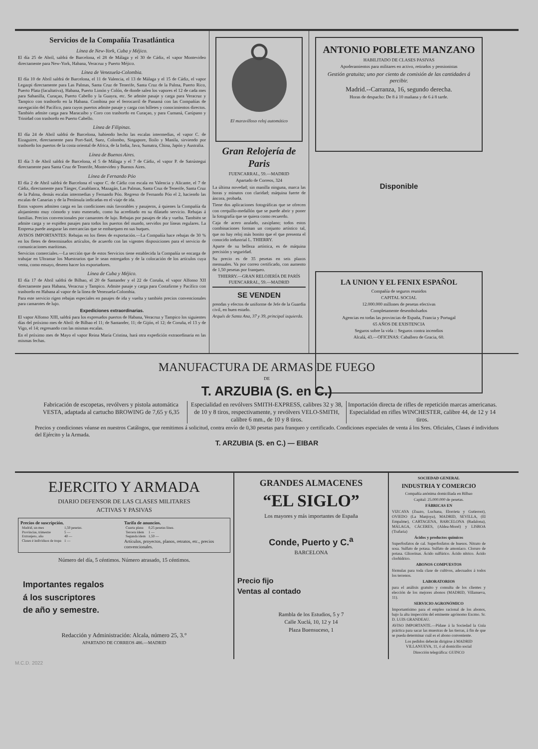Servicios de la Compañía Trasatlántica
Línea de New-York, Cuba y Méjico.
El día 25 de Abril, saldrá de Barcelona, el 28 de Málaga y el 30 de Cádiz, el vapor Montevideo directamente para New-York, Habana, Veracruz y Puerto Méjico.
Línea de Venezuela-Colombia.
El día 10 de Abril saldrá de Barcelona, el 11 de Valencia, el 13 de Málaga y el 15 de Cádiz, el vapor Legazpi directamente para Las Palmas, Santa Cruz de Tenerife, Santa Cruz de la Palma, Puerto Rico, Puerto Plata (facultativa), Habana, Puerto Limón y Colón, de donde salen los vapores el 12 de cada mes para Sabanilla, Curaçao, Puerto Cabello y la Guayra, etc. Se admite pasaje y carga para Veracruz y Tampico con trasbordo en la Habana. Combina por el ferrocarril de Panamá con las Compañías de navegación del Pacífico, para cuyos puertos admite pasaje y carga con billetes y conocimientos directos. También admite carga para Maracaibo y Coro con trasbordo en Curaçao, y para Cumaná, Carúpano y Trinidad con trasbordo en Puerto Cabello.
Línea de Filipinas.
El día 24 de Abril saldrá de Barcelona, habiendo hecho las escalas intermedias, el vapor C. de Eizaguirre, directamente para Port-Said, Suez, Colombo, Singapore, Iloilo y Manila, sirviendo por trasbordo los puertos de la costa oriental de Africa, de la India, Java, Sumatra, China, Japón y Australia.
Línea de Buenos Aires.
El día 3 de Abril saldrá de Barcelona, el 5 de Málaga y el 7 de Cádiz, el vapor P. de Satrústegui directamente para Santa Cruz de Tenerife, Montevideo y Buenos Aires.
Línea de Fernando Póo
El día 2 de Abril saldrá de Barcelona el vapor C. de Cádiz con escala en Valencia y Alicante, el 7 de Cádiz, directamente para Tánger, Casablanca, Mazagán, Las Palmas, Santa Cruz de Tenerife, Santa Cruz de la Palma, demás escalas intermedias y Fernando Póo. Regreso de Fernando Póo el 2, haciendo las escalas de Canarias y de la Península indicadas en el viaje de ida.
Estos vapores admiten carga en las condiciones más favorables y pasajeros, á quienes la Compañía da alojamiento muy cómodo y trato esmerado, como ha acreditado en su dilatado servicio. Rebajas á familias. Precios convencionales por camarotes de lujo. Rebajas por pasajes de ida y vuelta. También se admite carga y se expiden pasajes para todos los puertos del mundo, servidos por líneas regulares. La Empresa puede asegurar las mercancías que se embarquen en sus buques.
AVISOS IMPORTANTES: Rebajas en los fletes de exportación.—La Compañía hace rebajas de 30 % en los fletes de determinados artículos, de acuerdo con las vigentes disposiciones para el servicio de comunicaciones marítimas.
Servicios comerciales.—La sección que de estos Servicios tiene establecida la Compañía se encarga de trabajar en Ultramar los Muestrarios que le sean entregados y de la colocación de los artículos cuya venta, como ensayo, deseen hacer los exportadores.
Línea de Cuba y Méjico.
El día 17 de Abril saldrá de Bilbao, el 20 de Santander y el 22 de Coruña, el vapor Alfonso XII directamente para Habana, Veracruz y Tampico. Admite pasaje y carga para Costafirme y Pacífico con trasbordo en Habana al vapor de la línea de Venezuela-Colombia.
Para este servicio rigen rebajas especiales en pasajes de ida y vuelta y también precios convencionales para camarotes de lujo.
Expediciones extraordinarias.
El vapor Alfonso XIII, saldrá para los expresados puertos de Habana, Veracruz y Tampico los siguientes días del próximo mes de Abril: de Bilbao el 11; de Santander, 11; de Gijón, el 12; de Coruña, el 13 y de Vigo, el 14; regresando con las mismas escalas.
En el próximo mes de Mayo el vapor Reina María Cristina, hará otra expedición extraordinaria en las mismas fechas.
El maravilloso reloj automático
Gran Relojería de Paris
FUENCARRAL, 59.—MADRID
Apartado de Correos, 324
La última novedad; sin manilla ninguna, marca las horas y minutos con claridad; máquina fuerte de áncora, probada.
Tiene dos aplicaciones fotográficas que se ofrecen con cerquillo-medallón que se puede abrir y poner la fotografía que se quiera como recuerdo.
Caja de acero azulado, zaxiplano; todos estos combinaciones forman un conjunto artístico tal, que no hay reloj más bonito que el que presenta el conocido industrial L. THIERRY.
Aparte de su belleza artística, es de máquina precisión y seguridad.
Su precio es de 35 pesetas en seis plazos mensuales. Va por correo certificado, con aumento de 1,50 pesetas por franqueo.
THIERRY.—GRAN RELOJERÍA DE PARÍS FUENCARRAL, 59.—MADRID
SE VENDEN
prendas y efectos de uniforme de Jefe de la Guardia civil, en buen estado.
Arqués de Santa Ana, 37 y 39, principal izquierda.
ANTONIO POBLETE MANZANO
HABILITADO DE CLASES PASIVAS
Apoderamientos para militares en activo, retirados y pensionistas
Gestión gratuita; uno por ciento de comisión de las cantidades á percibir.
Madrid.--Carranza, 16, segundo derecha.
Horas de despacho: De 8 á 10 mañana y de 6 á 8 tarde.
Disponible
LA UNION Y EL FENIX ESPAÑOL
Compañía de seguros reunidos
CAPITAL SOCIAL
12.000.000 millones de pesetas efectivas
Completamente desembolsados
Agencias en todas las provincias de España, Francia y Portugal
65 AÑOS DE EXISTENCIA
Seguros sobre la vida :: Seguros contra incendios
Alcalá, 43.—OFICINAS: Caballero de Gracia, 60.
MANUFACTURA DE ARMAS DE FUEGO
DE
T. ARZUBIA (S. en C.)
Fabricación de escopetas, revólvers y pistola automática VESTA, adaptada al cartucho BROWING de 7,65 y 6,35
Especialidad en revólvers SMITH-EXPRESS, calibres 32 y 38, de 10 y 8 tiros, respectivamente, y revólvers VELO-SMITH, calibre 6 mm., de 10 y 8 tiros.
Importación directa de rifles de repetición marcas americanas. Especialidad en rifles WINCHESTER, calibre 44, de 12 y 14 tiros.
Precios y condiciones véanse en nuestros Catálogos, que remitimos á solicitud, contra envío de 0,30 pesetas para franqueo y certificado. Condiciones especiales de venta á los Sres. Oficiales, Clases é individuos del Ejército y la Armada.
T. ARZUBIA (S. en C.) — EIBAR
EJERCITO Y ARMADA
DIARIO DEFENSOR DE LAS CLASES MILITARES
ACTIVAS Y PASIVAS
Precios de suscripción.
| Madrid, un mes | 1,50 pesetas. |
| Provincias, trimestre | 5 — |
| Extranjero, año | 40 — |
| Clases é individuos de tropa | 1 — |
Tarifa de anuncios.
| Cuarta plana | 0,25 pesetas línea. |
| Tercera ídem | 1 — |
| Segunda ídem | 1,50 — |
Artículos, proyectos, planos, retratos, etc., precios convencionales.
Número del día, 5 céntimos. Número atrasado, 15 céntimos.
Importantes regalos
á los suscriptores
de año y semestre.
Redacción y Administración: Alcala, número 25, 3.°
APARTADO DE CORREOS 486.—MADRID
GRANDES ALMACENES
“EL SIGLO”
Los mayores y más importantes de España
Conde, Puerto y C.<sup>a</sup>
BARCELONA
Precio fijo
Ventas al contado
Rambla de los Estudios, 5 y 7
Calle Xuclá, 10, 12 y 14
Plaza Buensuceso, 1
SOCIEDAD GENERAL
INDUSTRIA Y COMERCIO
Compañía anónima domiciliada en Bilbao
Capital: 25.000.000 de pesetas.
FÁBRICAS EN
VIZCAYA (Zuazo, Luchana, Elorrieta y Gutierrez), OVIEDO (La Manjoya), MADRID, SEVILLA, (El Empalme), CARTAGENA, BARCELONA (Badalona), MÁLAGA, CÁCERES, (Aldea-Morel) y LISBOA (Trafaria)
Ácidos y productos químicos
Superfosfatos de cal. Superfosfatos de huesos. Nitrato de sosa. Sulfato de potasa. Sulfato de amoníaco. Cloruro de potasa. Glicerinas. Ácido sulfúrico. Ácido nítrico. Ácido clorhídrico.
ABONOS COMPUESTOS
fórmulas para toda clase de cultivos, adecuados á todos los terrenos.
LABORATORIOS
para el análisis gratuito y consulta de los clientes y elección de los mejores abonos (MADRID, Villanueva, 11).
SERVICIO AGRONÓMICO
Importantísimo para el empleo racional de los abonos, bajo la alta inspección del eminente agrónomo Excmo. Sr. D. LUIS GRANDEAU.
AVISO IMPORTANTE.—Pídase á la Sociedad la Guía práctica para sacar las muestras de las tierras, á fin de que se pueda determinar cuál es el abono conveniente.
Los pedidos deberán dirigirse á MADRID VILLANUEVA, 11, ó al domicilio social
Dirección telegráfica: GUINCO
M.C.D. 2022